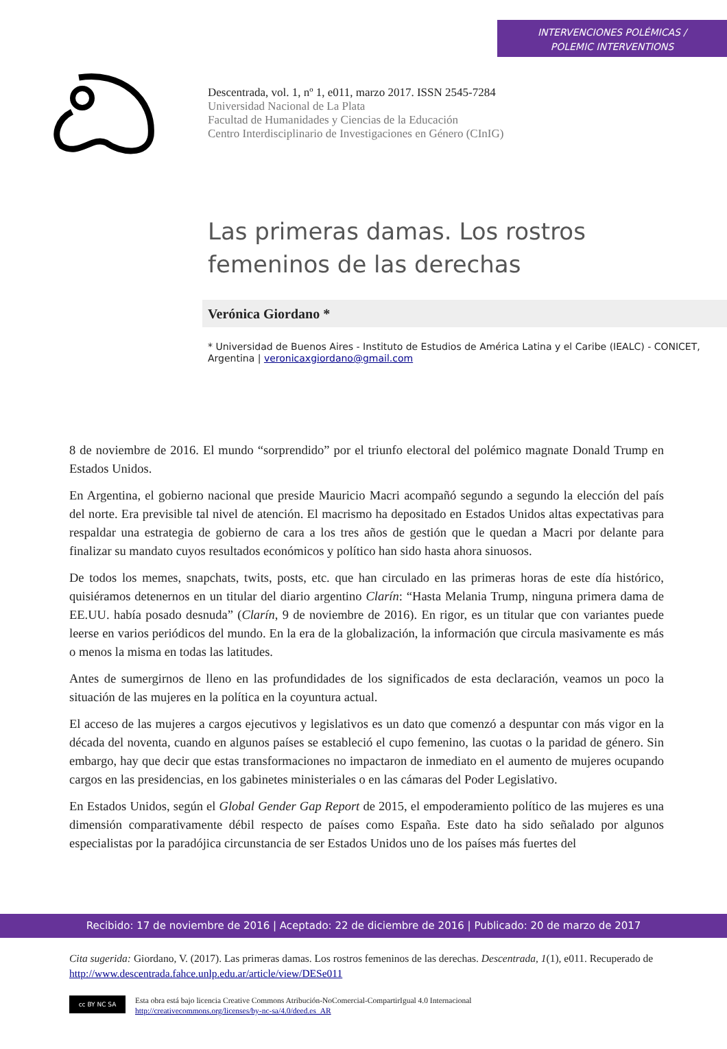INTERVENCIONES POLÉMICAS /
POLEMIC INTERVENTIONS
Descentrada, vol. 1, nº 1, e011, marzo 2017. ISSN 2545-7284
Universidad Nacional de La Plata
Facultad de Humanidades y Ciencias de la Educación
Centro Interdisciplinario de Investigaciones en Género (CInIG)
Las primeras damas. Los rostros femeninos de las derechas
Verónica Giordano *
* Universidad de Buenos Aires - Instituto de Estudios de América Latina y el Caribe (IEALC) - CONICET, Argentina | veronicaxgiordano@gmail.com
8 de noviembre de 2016. El mundo “sorprendido” por el triunfo electoral del polémico magnate Donald Trump en Estados Unidos.
En Argentina, el gobierno nacional que preside Mauricio Macri acompañó segundo a segundo la elección del país del norte. Era previsible tal nivel de atención. El macrismo ha depositado en Estados Unidos altas expectativas para respaldar una estrategia de gobierno de cara a los tres años de gestión que le quedan a Macri por delante para finalizar su mandato cuyos resultados económicos y político han sido hasta ahora sinuosos.
De todos los memes, snapchats, twits, posts, etc. que han circulado en las primeras horas de este día histórico, quisiéramos detenernos en un titular del diario argentino Clarín: “Hasta Melania Trump, ninguna primera dama de EE.UU. había posado desnuda” (Clarín, 9 de noviembre de 2016). En rigor, es un titular que con variantes puede leerse en varios periódicos del mundo. En la era de la globalización, la información que circula masivamente es más o menos la misma en todas las latitudes.
Antes de sumergirnos de lleno en las profundidades de los significados de esta declaración, veamos un poco la situación de las mujeres en la política en la coyuntura actual.
El acceso de las mujeres a cargos ejecutivos y legislativos es un dato que comenzó a despuntar con más vigor en la década del noventa, cuando en algunos países se estableció el cupo femenino, las cuotas o la paridad de género. Sin embargo, hay que decir que estas transformaciones no impactaron de inmediato en el aumento de mujeres ocupando cargos en las presidencias, en los gabinetes ministeriales o en las cámaras del Poder Legislativo.
En Estados Unidos, según el Global Gender Gap Report de 2015, el empoderamiento político de las mujeres es una dimensión comparativamente débil respecto de países como España. Este dato ha sido señalado por algunos especialistas por la paradójica circunstancia de ser Estados Unidos uno de los países más fuertes del
Recibido: 17 de noviembre de 2016 | Aceptado: 22 de diciembre de 2016 | Publicado: 20 de marzo de 2017
Cita sugerida: Giordano, V. (2017). Las primeras damas. Los rostros femeninos de las derechas. Descentrada, 1(1), e011. Recuperado de http://www.descentrada.fahce.unlp.edu.ar/article/view/DESe011
cc BY NC SA
Esta obra está bajo licencia Creative Commons Atribución-NoComercial-CompartirIgual 4.0 Internacional
http://creativecommons.org/licenses/by-nc-sa/4.0/deed.es_AR